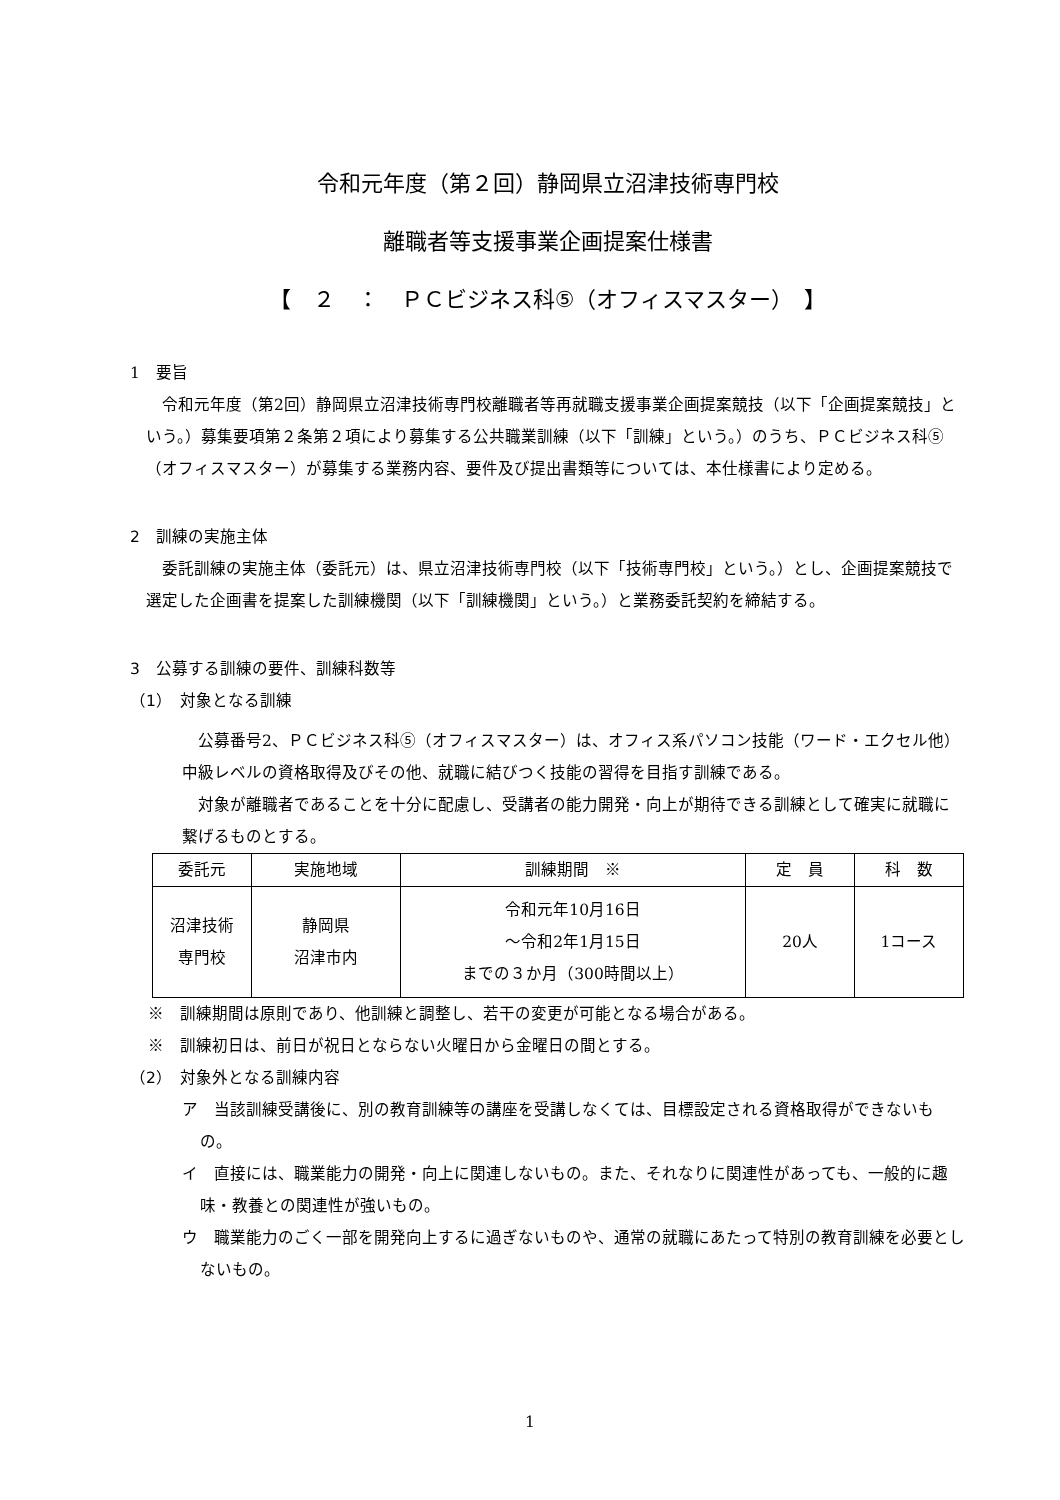令和元年度（第２回）静岡県立沼津技術専門校
離職者等支援事業企画提案仕様書
【　２　：　ＰＣビジネス科⑤（オフィスマスター）　】
1　要旨
令和元年度（第2回）静岡県立沼津技術専門校離職者等再就職支援事業企画提案競技（以下「企画提案競技」という。）募集要項第２条第２項により募集する公共職業訓練（以下「訓練」という。）のうち、ＰＣビジネス科⑤（オフィスマスター）が募集する業務内容、要件及び提出書類等については、本仕様書により定める。
2　訓練の実施主体
委託訓練の実施主体（委託元）は、県立沼津技術専門校（以下「技術専門校」という。）とし、企画提案競技で選定した企画書を提案した訓練機関（以下「訓練機関」という。）と業務委託契約を締結する。
3　公募する訓練の要件、訓練科数等
（1）　対象となる訓練
公募番号2、ＰＣビジネス科⑤（オフィスマスター）は、オフィス系パソコン技能（ワード・エクセル他）中級レベルの資格取得及びその他、就職に結びつく技能の習得を目指す訓練である。
対象が離職者であることを十分に配慮し、受講者の能力開発・向上が期待できる訓練として確実に就職に繋げるものとする。
| 委託元 | 実施地域 | 訓練期間 ※ | 定 員 | 科 数 |
| 沼津技術 専門校 | 静岡県 沼津市内 | 令和元年10月16日 ～令和2年1月15日 までの３か月（300時間以上） | 20人 | 1コース |
※　訓練期間は原則であり、他訓練と調整し、若干の変更が可能となる場合がある。
※　訓練初日は、前日が祝日とならない火曜日から金曜日の間とする。
（2）　対象外となる訓練内容
ア　当該訓練受講後に、別の教育訓練等の講座を受講しなくては、目標設定される資格取得ができないもの。
イ　直接には、職業能力の開発・向上に関連しないもの。また、それなりに関連性があっても、一般的に趣味・教養との関連性が強いもの。
ウ　職業能力のごく一部を開発向上するに過ぎないものや、通常の就職にあたって特別の教育訓練を必要としないもの。
1